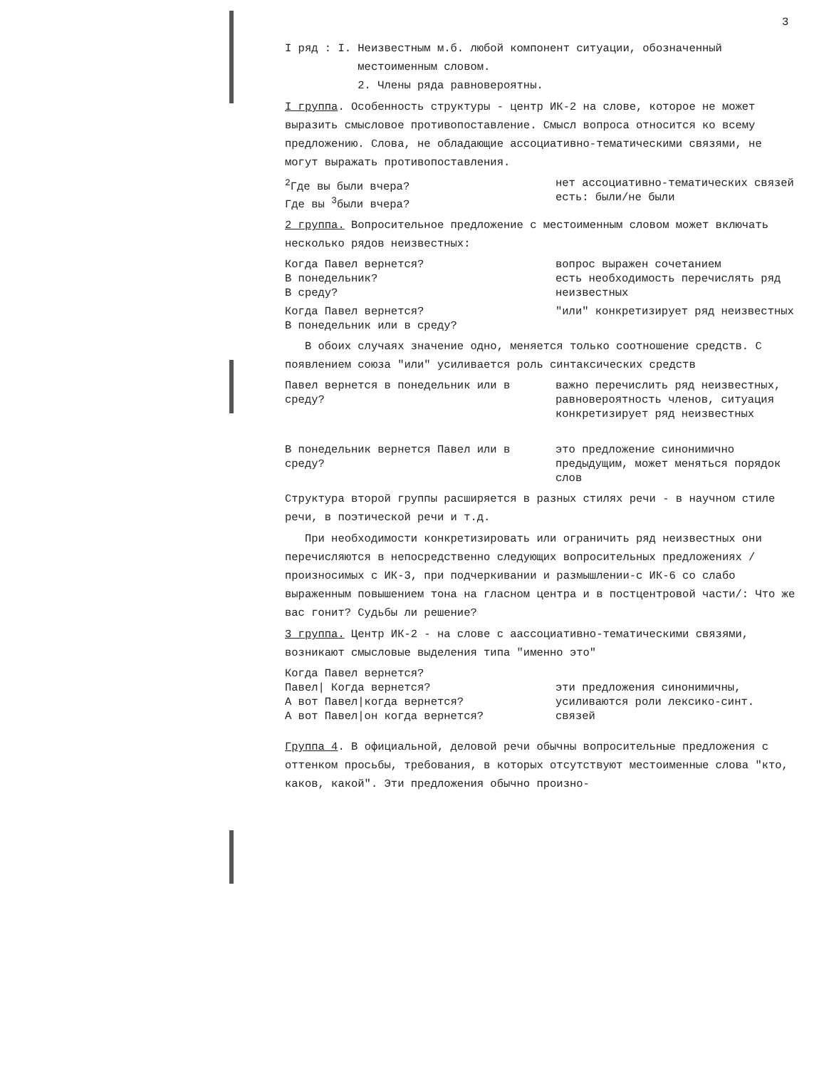3
I ряд : I. Неизвестным м.б. любой компонент ситуации, обозначенный
местоименным словом.
2. Члены ряда равновероятны.
I группа. Особенность структуры - центр ИК-2 на слове, которое не может выразить смысловое противопоставление. Смысл вопроса относится ко всему предложению. Слова, не обладающие ассоциативно-тематическими связями, не могут выражать противопоставления.
<sup>2</sup> Где вы были вчера?
Где вы <sup>3</sup>были вчера?
нет ассоциативно-тематических связей
есть: были/не были
2 группа. Вопросительное предложение с местоименным словом может включать несколько рядов неизвестных:
Когда Павел вернется?
В понедельник?
В среду?
вопрос выражен сочетанием
есть необходимость перечислять ряд неизвестных
Когда Павел вернется?
В понедельник или в среду?
"или" конкретизирует ряд неизвестных
В обоих случаях значение одно, меняется только соотношение средств. С появлением союза "или" усиливается роль синтаксических средств
Павел вернется в понедельник или в среду?
важно перечислить ряд неизвестных, равновероятность членов, ситуация конкретизирует ряд неизвестных
В понедельник вернется Павел или в среду?
это предложение синонимично предыдущим, может меняться порядок слов
Структура второй группы расширяется в разных стилях речи - в научном стиле речи, в поэтической речи и т.д.
При необходимости конкретизировать или ограничить ряд неизвестных они перечисляются в непосредственно следующих вопросительных предложениях /произносимых с ИК-3, при подчеркивании и размышлении-с ИК-6 со слабо выраженным повышением тона на гласном центра и в постцентровой части/: Что же вас гонит? Судьбы ли решение?
3 группа. Центр ИК-2 - на слове с аассоциативно-тематическими связями, возникают смысловые выделения типа "именно это"
Когда Павел вернется?
Павел| Когда вернется?
А вот Павел|когда вернется?
А вот Павел|он когда вернется?
эти предложения синонимичны, усиливаются роли лексико-синт. связей
Группа 4. В официальной, деловой речи обычны вопросительные предложения с оттенком просьбы, требования, в которых отсутствуют местоименные слова "кто, каков, какой". Эти предложения обычно произно-